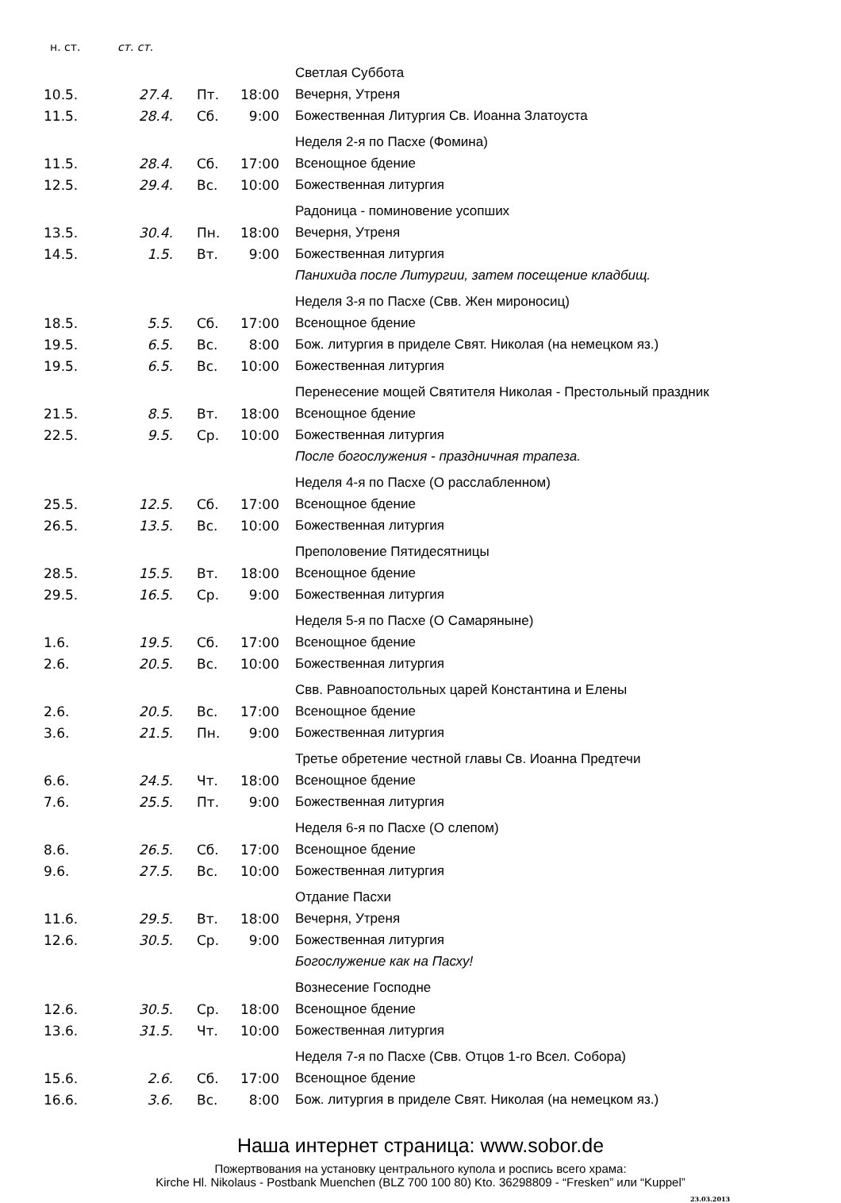| н. ст. | ст. ст. | | | |
| --- | --- | --- | --- | --- |
| | | | | Светлая Суббота |
| 10.5. | 27.4. | Пт. | 18:00 | Вечерня, Утреня |
| 11.5. | 28.4. | Сб. | 9:00 | Божественная Литургия Св. Иоанна Златоуста |
| | | | | Неделя 2-я по Пасхе (Фомина) |
| 11.5. | 28.4. | Сб. | 17:00 | Всенощное бдение |
| 12.5. | 29.4. | Вс. | 10:00 | Божественная литургия |
| | | | | Радоница - поминовение усопших |
| 13.5. | 30.4. | Пн. | 18:00 | Вечерня, Утреня |
| 14.5. | 1.5. | Вт. | 9:00 | Божественная литургия |
| | | | | Панихида после Литургии, затем посещение кладбищ. |
| | | | | Неделя 3-я по Пасхе (Свв. Жен мироносиц) |
| 18.5. | 5.5. | Сб. | 17:00 | Всенощное бдение |
| 19.5. | 6.5. | Вс. | 8:00 | Бож. литургия в приделе Свят. Николая (на немецком яз.) |
| 19.5. | 6.5. | Вс. | 10:00 | Божественная литургия |
| | | | | Перенесение мощей Святителя Николая - Престольный праздник |
| 21.5. | 8.5. | Вт. | 18:00 | Всенощное бдение |
| 22.5. | 9.5. | Ср. | 10:00 | Божественная литургия |
| | | | | После богослужения - праздничная трапеза. |
| | | | | Неделя 4-я по Пасхе (О расслабленном) |
| 25.5. | 12.5. | Сб. | 17:00 | Всенощное бдение |
| 26.5. | 13.5. | Вс. | 10:00 | Божественная литургия |
| | | | | Преполовение Пятидесятницы |
| 28.5. | 15.5. | Вт. | 18:00 | Всенощное бдение |
| 29.5. | 16.5. | Ср. | 9:00 | Божественная литургия |
| | | | | Неделя 5-я по Пасхе (О Самаряныне) |
| 1.6. | 19.5. | Сб. | 17:00 | Всенощное бдение |
| 2.6. | 20.5. | Вс. | 10:00 | Божественная литургия |
| | | | | Свв. Равноапостольных царей Константина и Елены |
| 2.6. | 20.5. | Вс. | 17:00 | Всенощное бдение |
| 3.6. | 21.5. | Пн. | 9:00 | Божественная литургия |
| | | | | Третье обретение честной главы Св. Иоанна Предтечи |
| 6.6. | 24.5. | Чт. | 18:00 | Всенощное бдение |
| 7.6. | 25.5. | Пт. | 9:00 | Божественная литургия |
| | | | | Неделя 6-я по Пасхе (О слепом) |
| 8.6. | 26.5. | Сб. | 17:00 | Всенощное бдение |
| 9.6. | 27.5. | Вс. | 10:00 | Божественная литургия |
| | | | | Отдание Пасхи |
| 11.6. | 29.5. | Вт. | 18:00 | Вечерня, Утреня |
| 12.6. | 30.5. | Ср. | 9:00 | Божественная литургия |
| | | | | Богослужение как на Пасху! |
| | | | | Вознесение Господне |
| 12.6. | 30.5. | Ср. | 18:00 | Всенощное бдение |
| 13.6. | 31.5. | Чт. | 10:00 | Божественная литургия |
| | | | | Неделя 7-я по Пасхе (Свв. Отцов 1-го Всел. Собора) |
| 15.6. | 2.6. | Сб. | 17:00 | Всенощное бдение |
| 16.6. | 3.6. | Вс. | 8:00 | Бож. литургия в приделе Свят. Николая (на немецком яз.) |
Наша интернет страница: www.sobor.de
Пожертвования на установку центрального купола и роспись всего храма:
Kirche Hl. Nikolaus - Postbank Muenchen (BLZ 700 100 80) Kto. 36298809 - “Fresken” или “Kuppel”
23.03.2013